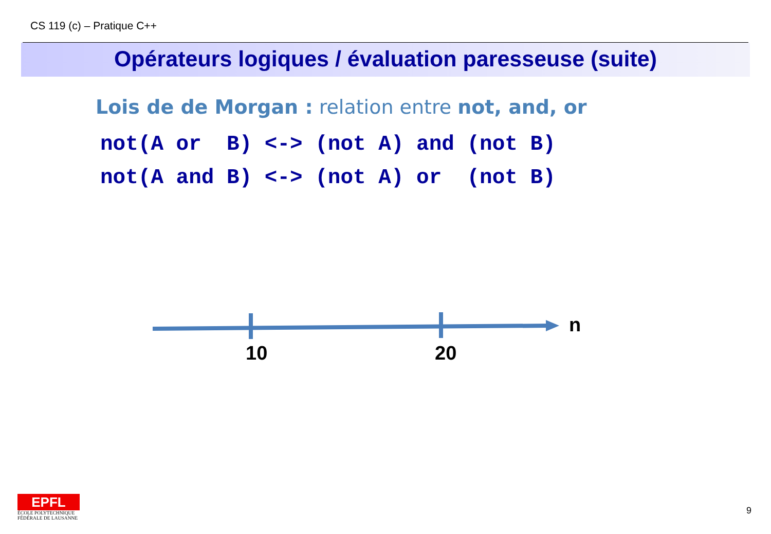CS 119 (c) – Pratique C++
Opérateurs logiques / évaluation paresseuse (suite)
Lois de de Morgan : relation entre not, and, or
not(A or B) <-> (not A) and (not B) not(A and B) <-> (not A) or (not B)
n
10 20
EPFL
ÉCOLE POLYTECHNIQUE
FÉDÉRALE DE LAUSANNE
9